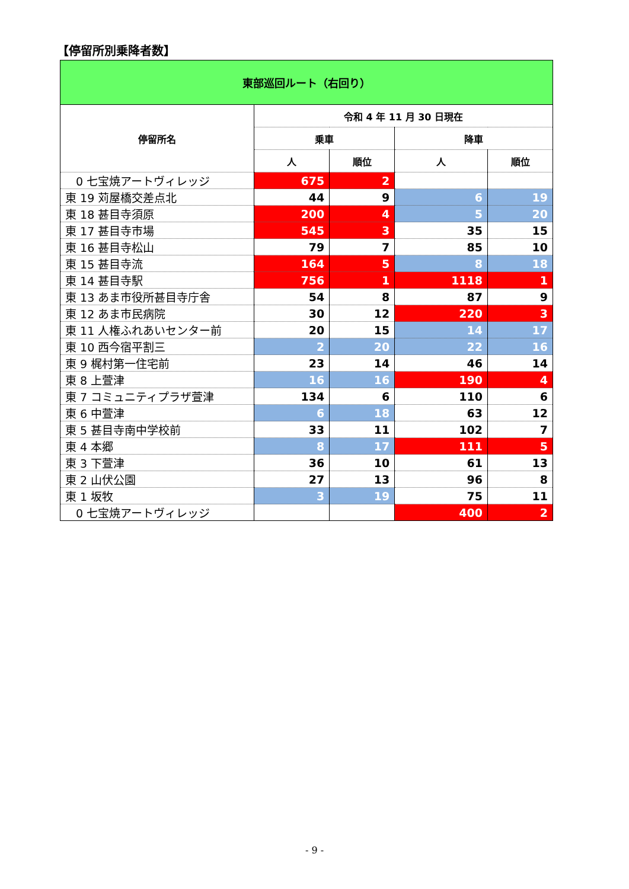【停留所別乗降者数】
| 東部巡回ルート（右回り） | | | | |
| --- | --- | --- | --- | --- |
| 停留所名 | 令和 4 年 11 月 30 日現在 | | | |
| | 乗車 | | 降車 | |
| | 人 | 順位 | 人 | 順位 |
| 0 七宝焼アートヴィレッジ | 675 | 2 | | |
| 東 19 苅屋橋交差点北 | 44 | 9 | 6 | 19 |
| 東 18 甚目寺須原 | 200 | 4 | 5 | 20 |
| 東 17 甚目寺市場 | 545 | 3 | 35 | 15 |
| 東 16 甚目寺松山 | 79 | 7 | 85 | 10 |
| 東 15 甚目寺流 | 164 | 5 | 8 | 18 |
| 東 14 甚目寺駅 | 756 | 1 | 1118 | 1 |
| 東 13 あま市役所甚目寺庁舎 | 54 | 8 | 87 | 9 |
| 東 12 あま市民病院 | 30 | 12 | 220 | 3 |
| 東 11 人権ふれあいセンター前 | 20 | 15 | 14 | 17 |
| 東 10 西今宿平割三 | 2 | 20 | 22 | 16 |
| 東 9 梶村第一住宅前 | 23 | 14 | 46 | 14 |
| 東 8 上萱津 | 16 | 16 | 190 | 4 |
| 東 7 コミュニティプラザ萱津 | 134 | 6 | 110 | 6 |
| 東 6 中萱津 | 6 | 18 | 63 | 12 |
| 東 5 甚目寺南中学校前 | 33 | 11 | 102 | 7 |
| 東 4 本郷 | 8 | 17 | 111 | 5 |
| 東 3 下萱津 | 36 | 10 | 61 | 13 |
| 東 2 山伏公園 | 27 | 13 | 96 | 8 |
| 東 1 坂牧 | 3 | 19 | 75 | 11 |
| 0 七宝焼アートヴィレッジ | | | 400 | 2 |
- 9 -